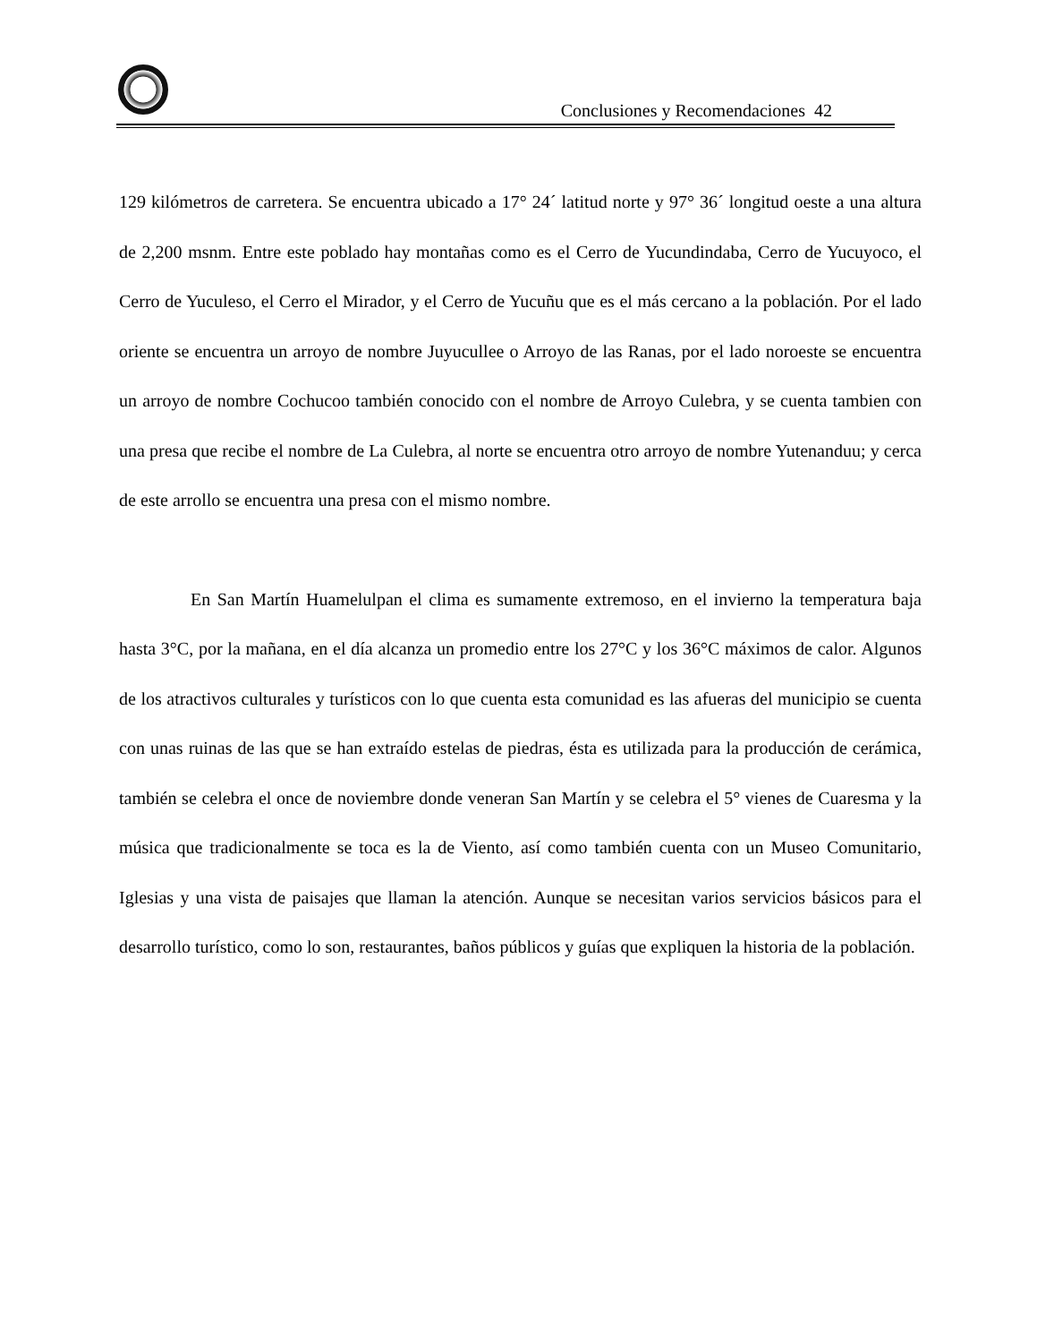Conclusiones y Recomendaciones 42
129 kilómetros de carretera. Se encuentra ubicado a 17° 24´ latitud norte y 97° 36´ longitud oeste a una altura de 2,200 msnm. Entre este poblado hay montañas como es el Cerro de Yucundindaba, Cerro de Yucuyoco, el Cerro de Yuculeso, el Cerro el Mirador, y el Cerro de Yucuñu que es el más cercano a la población. Por el lado oriente se encuentra un arroyo de nombre Juyucullee o Arroyo de las Ranas, por el lado noroeste se encuentra un arroyo de nombre Cochucoo también conocido con el nombre de Arroyo Culebra, y se cuenta tambien con una presa que recibe el nombre de La Culebra, al norte se encuentra otro arroyo de nombre Yutenanduu; y cerca de este arrollo se encuentra una presa con el mismo nombre.
En San Martín Huamelulpan el clima es sumamente extremoso, en el invierno la temperatura baja hasta 3°C, por la mañana, en el día alcanza un promedio entre los 27°C y los 36°C máximos de calor. Algunos de los atractivos culturales y turísticos con lo que cuenta esta comunidad es las afueras del municipio se cuenta con unas ruinas de las que se han extraído estelas de piedras, ésta es utilizada para la producción de cerámica, también se celebra el once de noviembre donde veneran San Martín y se celebra el 5° vienes de Cuaresma y la música que tradicionalmente se toca es la de Viento, así como también cuenta con un Museo Comunitario, Iglesias y una vista de paisajes que llaman la atención. Aunque se necesitan varios servicios básicos para el desarrollo turístico, como lo son, restaurantes, baños públicos y guías que expliquen la historia de la población.